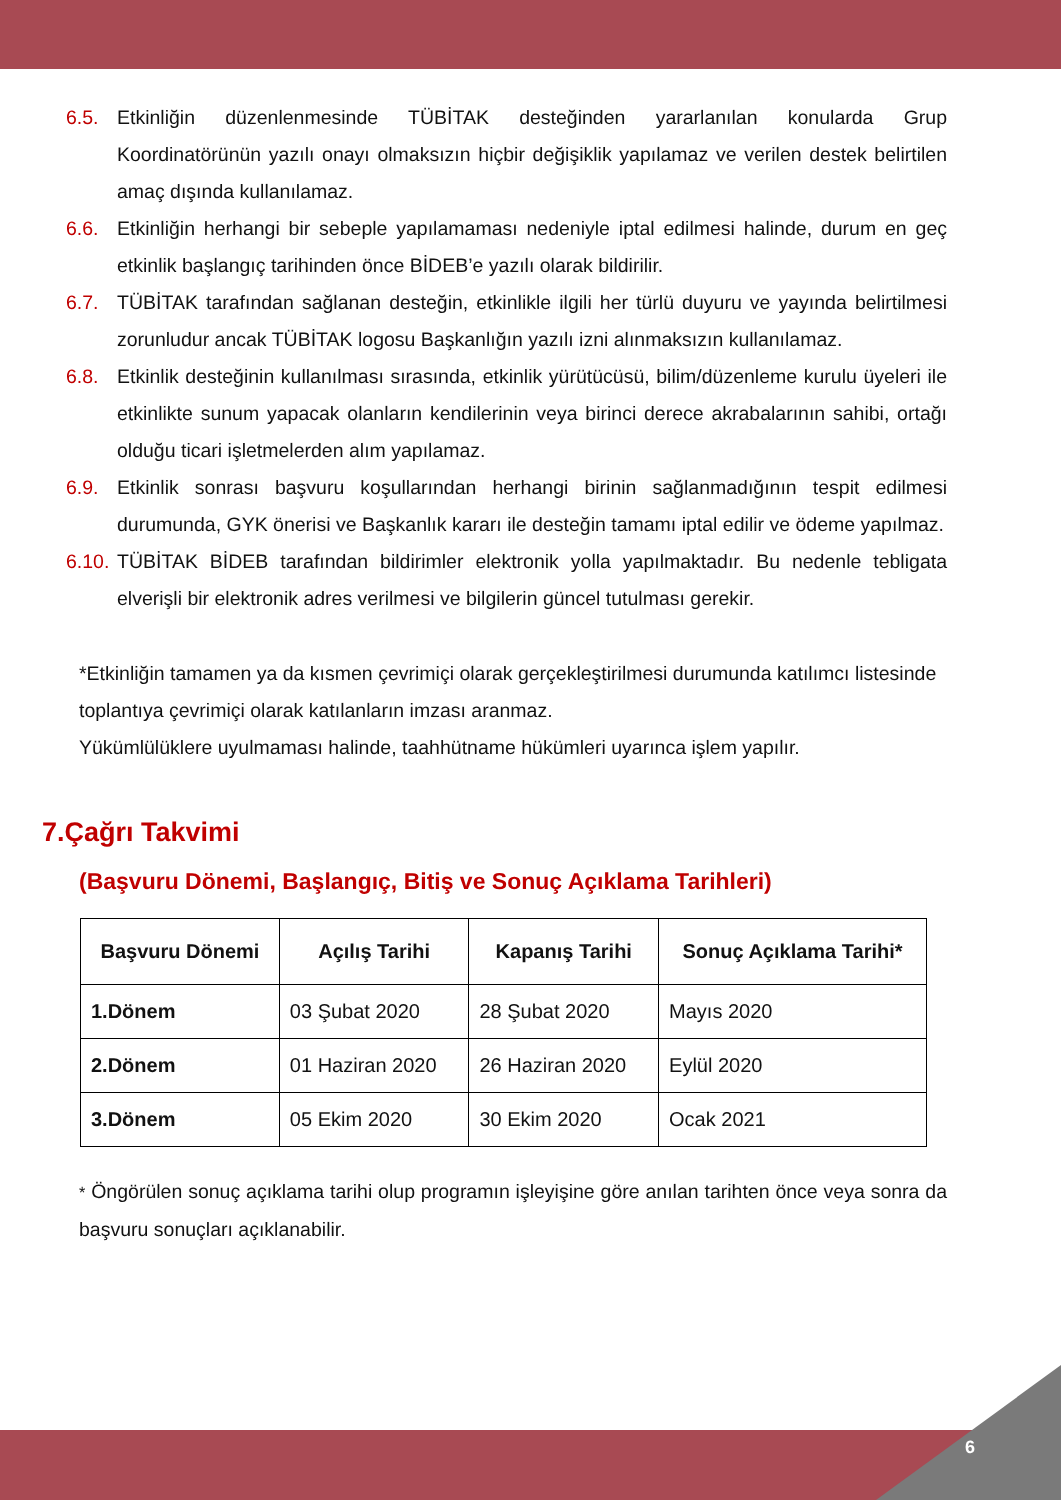6.5. Etkinliğin düzenlenmesinde TÜBİTAK desteğinden yararlanılan konularda Grup Koordinatörünün yazılı onayı olmaksızın hiçbir değişiklik yapılamaz ve verilen destek belirtilen amaç dışında kullanılamaz.
6.6. Etkinliğin herhangi bir sebeple yapılamaması nedeniyle iptal edilmesi halinde, durum en geç etkinlik başlangıç tarihinden önce BİDEB’e yazılı olarak bildirilir.
6.7. TÜBİTAK tarafından sağlanan desteğin, etkinlikle ilgili her türlü duyuru ve yayında belirtilmesi zorunludur ancak TÜBİTAK logosu Başkanlığın yazılı izni alınmaksızın kullanılamaz.
6.8. Etkinlik desteğinin kullanılması sırasında, etkinlik yürütücüsü, bilim/düzenleme kurulu üyeleri ile etkinlikte sunum yapacak olanların kendilerinin veya birinci derece akrabalarının sahibi, ortağı olduğu ticari işletmelerden alım yapılamaz.
6.9. Etkinlik sonrası başvuru koşullarından herhangi birinin sağlanmadığının tespit edilmesi durumunda, GYK önerisi ve Başkanlık kararı ile desteğin tamamı iptal edilir ve ödeme yapılmaz.
6.10. TÜBİTAK BİDEB tarafından bildirimler elektronik yolla yapılmaktadır. Bu nedenle tebligata elverişli bir elektronik adres verilmesi ve bilgilerin güncel tutulması gerekir.
*Etkinliğin tamamen ya da kısmen çevrimiçi olarak gerçekleştirilmesi durumunda katılımcı listesinde toplantıya çevrimiçi olarak katılanların imzası aranmaz.
Yükümlülüklere uyulmaması halinde, taahhütname hükümleri uyarınca işlem yapılır.
7.Çağrı Takvimi
(Başvuru Dönemi, Başlangıç, Bitiş ve Sonuç Açıklama Tarihleri)
| Başvuru Dönemi | Açılış Tarihi | Kapanış Tarihi | Sonuç Açıklama Tarihi* |
| --- | --- | --- | --- |
| 1.Dönem | 03 Şubat 2020 | 28 Şubat 2020 | Mayıs 2020 |
| 2.Dönem | 01 Haziran 2020 | 26 Haziran 2020 | Eylül 2020 |
| 3.Dönem | 05 Ekim 2020 | 30 Ekim 2020 | Ocak 2021 |
* Öngörülen sonuç açıklama tarihi olup programın işleyişine göre anılan tarihten önce veya sonra da başvuru sonuçları açıklanabilir.
6